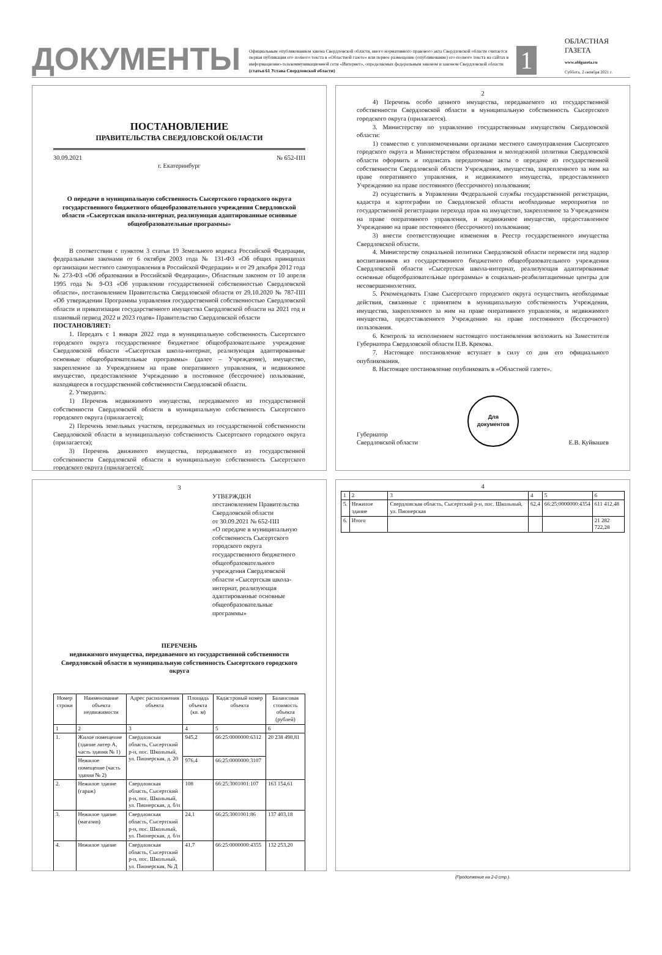ДОКУМЕНТЫ
Официальным опубликованием закона Свердловской области, иного нормативного правового акта Свердловской области считается первая публикация его полного текста в «Областной газете» или первое размещение (опубликование) его полного текста на сайтах в информационно-телекоммуникационной сети «Интернет», определяемых федеральным законом и законом Свердловской области (статья 61 Устава Свердловской области)
1
ОБЛАСТНАЯ ГАЗЕТА
www.oblgazeta.ru
Суббота, 2 октября 2021 г.
ПОСТАНОВЛЕНИЕ
ПРАВИТЕЛЬСТВА СВЕРДЛОВСКОЙ ОБЛАСТИ
30.09.2021 № 652-ПП
г. Екатеринбург
О передаче в муниципальную собственность Сысертского городского округа государственного бюджетного общеобразовательного учреждения Свердловской области «Сысертская школа-интернат, реализующая адаптированные основные общеобразовательные программы»
В соответствии с пунктом 3 статьи 19 Земельного кодекса Российской Федерации, федеральными законами от 6 октября 2003 года № 131-ФЗ «Об общих принципах организации местного самоуправления в Российской Федерации» и от 29 декабря 2012 года № 273-ФЗ «Об образовании в Российской Федерации», Областным законом от 10 апреля 1995 года № 9-ОЗ «Об управлении государственной собственностью Свердловской области», постановлением Правительства Свердловской области от 29.10.2020 № 787-ПП «Об утверждении Программы управления государственной собственностью Свердловской области и приватизации государственного имущества Свердловской области на 2021 год и плановый период 2022 и 2023 годов» Правительство Свердловской области
ПОСТАНОВЛЯЕТ:
1. Передать с 1 января 2022 года в муниципальную собственность Сысертского городского округа государственное бюджетное общеобразовательное учреждение Свердловской области «Сысертская школа-интернат, реализующая адаптированные основные общеобразовательные программы» (далее – Учреждение), имущество, закрепленное за Учреждением на праве оперативного управления, и недвижимое имущество, предоставленное Учреждению в постоянное (бессрочное) пользование, находящееся в государственной собственности Свердловской области.
2. Утвердить:
1) Перечень недвижимого имущества, передаваемого из государственной собственности Свердловской области в муниципальную собственность Сысертского городского округа (прилагается);
2) Перечень земельных участков, передаваемых из государственной собственности Свердловской области в муниципальную собственность Сысертского городского округа (прилагается);
3) Перечень движимого имущества, передаваемого из государственной собственности Свердловской области в муниципальную собственность Сысертского городского округа (прилагается);
2
4) Перечень особо ценного имущества, передаваемого из государственной собственности Свердловской области в муниципальную собственность Сысертского городского округа (прилагается).
3. Министерству по управлению государственным имуществом Свердловской области:
1) совместно с уполномоченными органами местного самоуправления Сысертского городского округа и Министерством образования и молодежной политики Свердловской области оформить и подписать передаточные акты о передаче из государственной собственности Свердловской области Учреждения, имущества, закрепленного за ним на праве оперативного управления, и недвижимого имущества, предоставленного Учреждению на праве постоянного (бессрочного) пользования;
2) осуществить в Управлении Федеральной службы государственной регистрации, кадастра и картографии по Свердловской области необходимые мероприятия по государственной регистрации перехода прав на имущество, закрепленное за Учреждением на праве оперативного управления, и недвижимое имущество, предоставленное Учреждению на праве постоянного (бессрочного) пользования;
3) внести соответствующие изменения в Реестр государственного имущества Свердловской области.
4. Министерству социальной политики Свердловской области перевести под надзор воспитанников из государственного бюджетного общеобразовательного учреждения Свердловской области «Сысертская школа-интернат, реализующая адаптированные основные общеобразовательные программы» в социально-реабилитационные центры для несовершеннолетних.
5. Рекомендовать Главе Сысертского городского округа осуществить необходимые действия, связанные с принятием в муниципальную собственность Учреждения, имущества, закрепленного за ним на праве оперативного управления, и недвижимого имущества, предоставленного Учреждению на праве постоянного (бессрочного) пользования.
6. Контроль за исполнением настоящего постановления возложить на Заместителя Губернатора Свердловской области П.В. Крекова.
7. Настоящее постановление вступает в силу со дня его официального опубликования.
8. Настоящее постановление опубликовать в «Областной газете».
Губернатор
Свердловской области Для
документов Е.В. Куйвашев
3
УТВЕРЖДЕН
постановлением Правительства Свердловской области
от 30.09.2021 № 652-ПП
«О передаче в муниципальную собственность Сысертского городского округа государственного бюджетного общеобразовательного учреждения Свердловской области «Сысертская школа-интернат, реализующая адаптированные основные общеобразовательные программы»
ПЕРЕЧЕНЬ
недвижимого имущества, передаваемого из государственной собственности Свердловской области в муниципальную собственность Сысертского городского округа
| Номер строки | Наименование объекта недвижимости | Адрес расположения объекта | Площадь объекта (кв. м) | Кадастровый номер объекта | Балансовая стоимость объекта (рублей) |
| --- | --- | --- | --- | --- | --- |
| 1 | 2 | 3 | 4 | 5 | 6 |
| 1. | Жилое помещение (здание литер А, часть здания № 1) | Свердловская область, Сысертский р-н, пос. Школьный, ул. Пионерская, д. 20 | 945,2 | 66:25:0000000:6312 | 20 238 498,81 |
| | Нежилое помещение (часть здания № 2) | | 976,4 | 66:25:0000000:3107 | |
| 2. | Нежилое здание (гараж) | Свердловская область, Сысертский р-н, пос. Школьный, ул. Пионерская, д. б/н | 108 | 66:25:3001001:107 | 163 154,61 |
| 3. | Нежилое здание (магазин) | Свердловская область, Сысертский р-н, пос. Школьный, ул. Пионерская, д. б/н | 24,1 | 66:25:3001001:86 | 137 403,18 |
| 4. | Нежилое здание | Свердловская область, Сысертский р-н, пос. Школьный, ул. Пионерская, № Д | 41,7 | 66:25:0000000:4355 | 132 253,20 |
4
| 1 | 2 | 3 | 4 | 5 | 6 |
| 5. | Нежилое здание | Свердловская область, Сысертский р-н, пос. Школьный, ул. Пионерская | 62,4 | 66:25:0000000:4354 | 611 412,48 |
| 6. | Итого | | | | 21 282 722,28 |
(Продолжение на 2-й стр.).